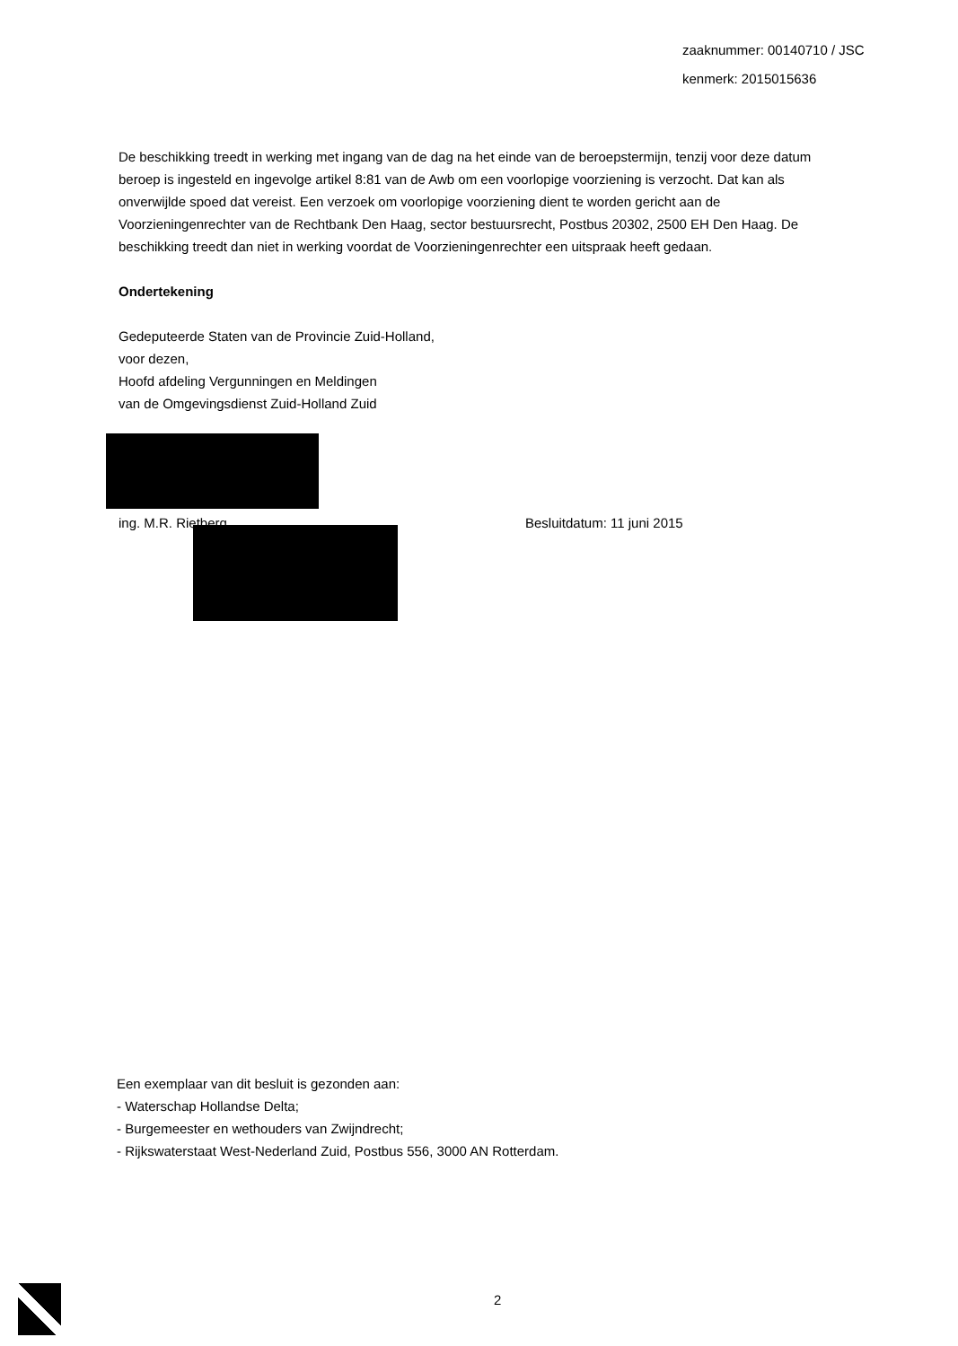zaaknummer: 00140710 / JSC
kenmerk: 2015015636
De beschikking treedt in werking met ingang van de dag na het einde van de beroepstermijn, tenzij voor deze datum beroep is ingesteld en ingevolge artikel 8:81 van de Awb om een voorlopige voorziening is verzocht. Dat kan als onverwijlde spoed dat vereist. Een verzoek om voorlopige voorziening dient te worden gericht aan de Voorzieningenrechter van de Rechtbank Den Haag, sector bestuursrecht, Postbus 20302, 2500 EH Den Haag. De beschikking treedt dan niet in werking voordat de Voorzieningenrechter een uitspraak heeft gedaan.
Ondertekening
Gedeputeerde Staten van de Provincie Zuid-Holland,
voor dezen,
Hoofd afdeling Vergunningen en Meldingen
van de Omgevingsdienst Zuid-Holland Zuid
ing. M.R. Rietberg Besluitdatum: 11 juni 2015
Een exemplaar van dit besluit is gezonden aan:
- Waterschap Hollandse Delta;
- Burgemeester en wethouders van Zwijndrecht;
- Rijkswaterstaat West-Nederland Zuid, Postbus 556, 3000 AN Rotterdam.
2